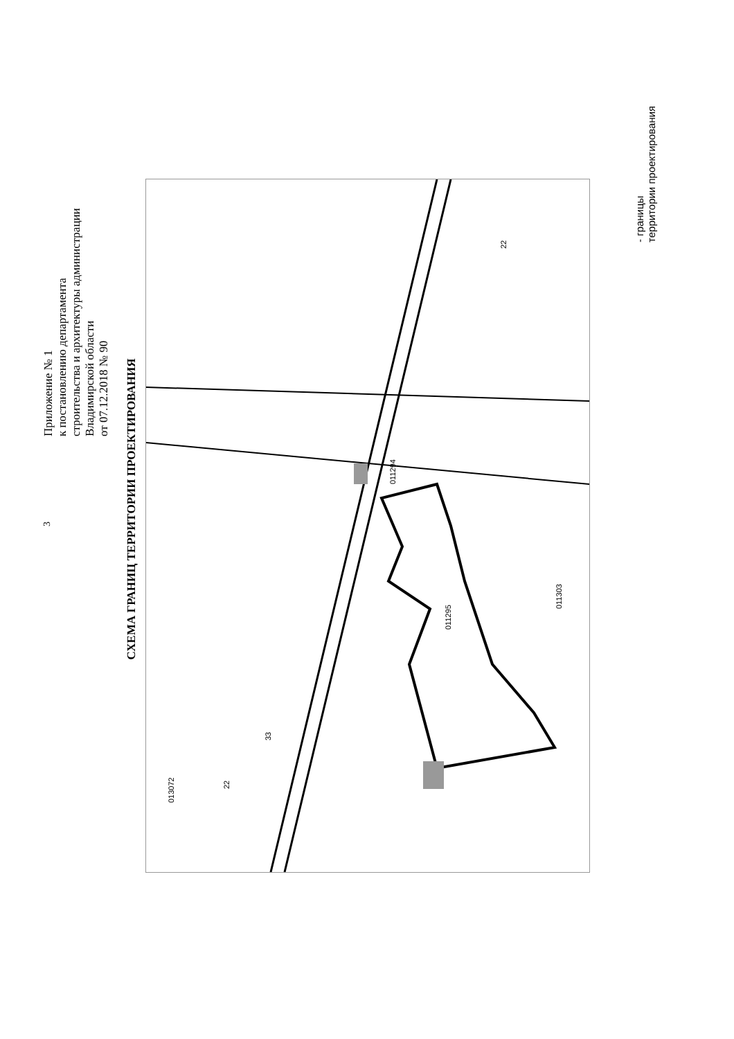3
Приложение № 1
к постановлению департамента
строительства и архитектуры администрации
Владимирской области
от 07.12.2018 № 90
СХЕМА ГРАНИЦ ТЕРРИТОРИИ ПРОЕКТИРОВАНИЯ
011295
011294
011303
33
22
22
013072
- границы
территории проектирования